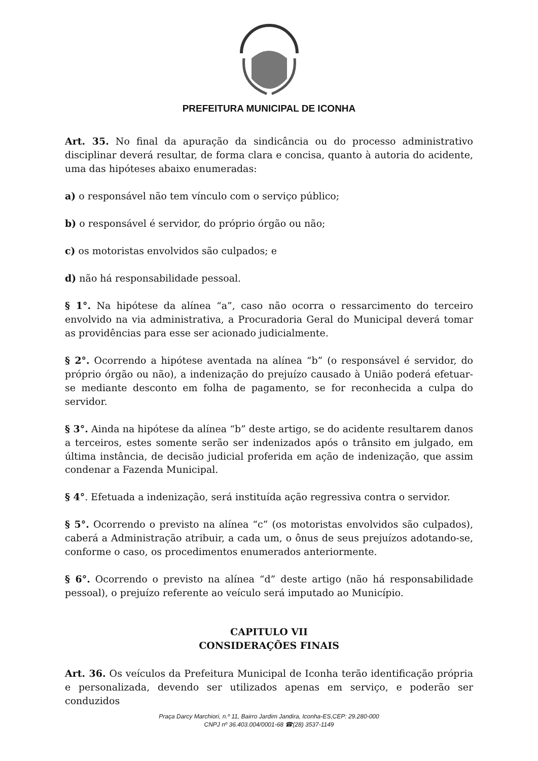PREFEITURA MUNICIPAL DE ICONHA
Art. 35. No final da apuração da sindicância ou do processo administrativo disciplinar deverá resultar, de forma clara e concisa, quanto à autoria do acidente, uma das hipóteses abaixo enumeradas:
a) o responsável não tem vínculo com o serviço público;
b) o responsável é servidor, do próprio órgão ou não;
c) os motoristas envolvidos são culpados; e
d) não há responsabilidade pessoal.
§ 1°. Na hipótese da alínea “a”, caso não ocorra o ressarcimento do terceiro envolvido na via administrativa, a Procuradoria Geral do Municipal deverá tomar as providências para esse ser acionado judicialmente.
§ 2°. Ocorrendo a hipótese aventada na alínea “b” (o responsável é servidor, do próprio órgão ou não), a indenização do prejuízo causado à União poderá efetuar-se mediante desconto em folha de pagamento, se for reconhecida a culpa do servidor.
§ 3°. Ainda na hipótese da alínea “b” deste artigo, se do acidente resultarem danos a terceiros, estes somente serão ser indenizados após o trânsito em julgado, em última instância, de decisão judicial proferida em ação de indenização, que assim condenar a Fazenda Municipal.
§ 4°. Efetuada a indenização, será instituída ação regressiva contra o servidor.
§ 5°. Ocorrendo o previsto na alínea “c” (os motoristas envolvidos são culpados), caberá a Administração atribuir, a cada um, o ônus de seus prejuízos adotando-se, conforme o caso, os procedimentos enumerados anteriormente.
§ 6°. Ocorrendo o previsto na alínea “d” deste artigo (não há responsabilidade pessoal), o prejuízo referente ao veículo será imputado ao Município.
CAPITULO VII
CONSIDERAÇÕES FINAIS
Art. 36. Os veículos da Prefeitura Municipal de Iconha terão identificação própria e personalizada, devendo ser utilizados apenas em serviço, e poderão ser conduzidos
Praça Darcy Marchiori, n.º 11, Bairro Jardim Jandira, Iconha-ES,CEP: 29.280-000
CNPJ nº 36.403.004/0001-68 ☎(28) 3537-1149